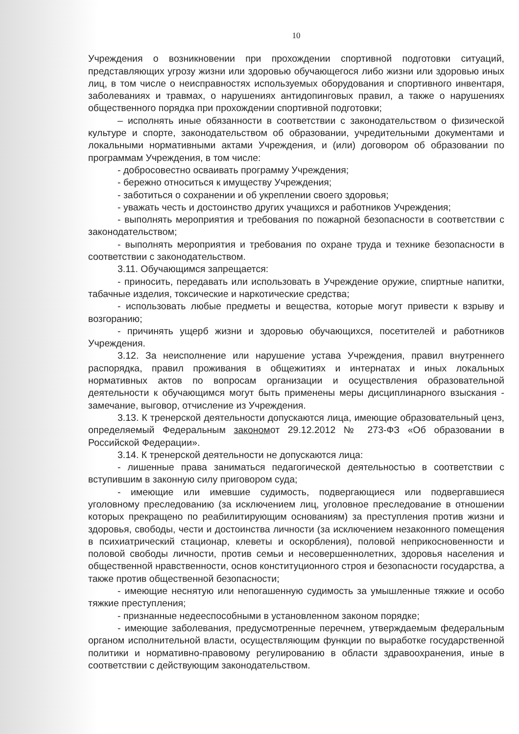10
Учреждения о возникновении при прохождении спортивной подготовки ситуаций, представляющих угрозу жизни или здоровью обучающегося либо жизни или здоровью иных лиц, в том числе о неисправностях используемых оборудования и спортивного инвентаря, заболеваниях и травмах, о нарушениях антидопинговых правил, а также о нарушениях общественного порядка при прохождении спортивной подготовки;
– исполнять иные обязанности в соответствии с законодательством о физической культуре и спорте, законодательством об образовании, учредительными документами и локальными нормативными актами Учреждения, и (или) договором об образовании по программам Учреждения, в том числе:
- добросовестно осваивать программу Учреждения;
- бережно относиться к имуществу Учреждения;
- заботиться о сохранении и об укреплении своего здоровья;
- уважать честь и достоинство других учащихся и работников Учреждения;
- выполнять мероприятия и требования по пожарной безопасности в соответствии с законодательством;
- выполнять мероприятия и требования по охране труда и технике безопасности в соответствии с законодательством.
3.11. Обучающимся запрещается:
- приносить, передавать или использовать в Учреждение оружие, спиртные напитки, табачные изделия, токсические и наркотические средства;
- использовать любые предметы и вещества, которые могут привести к взрыву и возгоранию;
- причинять ущерб жизни и здоровью обучающихся, посетителей и работников Учреждения.
3.12. За неисполнение или нарушение устава Учреждения, правил внутреннего распорядка, правил проживания в общежитиях и интернатах и иных локальных нормативных актов по вопросам организации и осуществления образовательной деятельности к обучающимся могут быть применены меры дисциплинарного взыскания - замечание, выговор, отчисление из Учреждения.
3.13. К тренерской деятельности допускаются лица, имеющие образовательный ценз, определяемый Федеральным закономот 29.12.2012 № 273-ФЗ «Об образовании в Российской Федерации».
3.14. К тренерской деятельности не допускаются лица:
- лишенные права заниматься педагогической деятельностью в соответствии с вступившим в законную силу приговором суда;
- имеющие или имевшие судимость, подвергающиеся или подвергавшиеся уголовному преследованию (за исключением лиц, уголовное преследование в отношении которых прекращено по реабилитирующим основаниям) за преступления против жизни и здоровья, свободы, чести и достоинства личности (за исключением незаконного помещения в психиатрический стационар, клеветы и оскорбления), половой неприкосновенности и половой свободы личности, против семьи и несовершеннолетних, здоровья населения и общественной нравственности, основ конституционного строя и безопасности государства, а также против общественной безопасности;
- имеющие неснятую или непогашенную судимость за умышленные тяжкие и особо тяжкие преступления;
- признанные недееспособными в установленном законом порядке;
- имеющие заболевания, предусмотренные перечнем, утверждаемым федеральным органом исполнительной власти, осуществляющим функции по выработке государственной политики и нормативно-правовому регулированию в области здравоохранения, иные в соответствии с действующим законодательством.